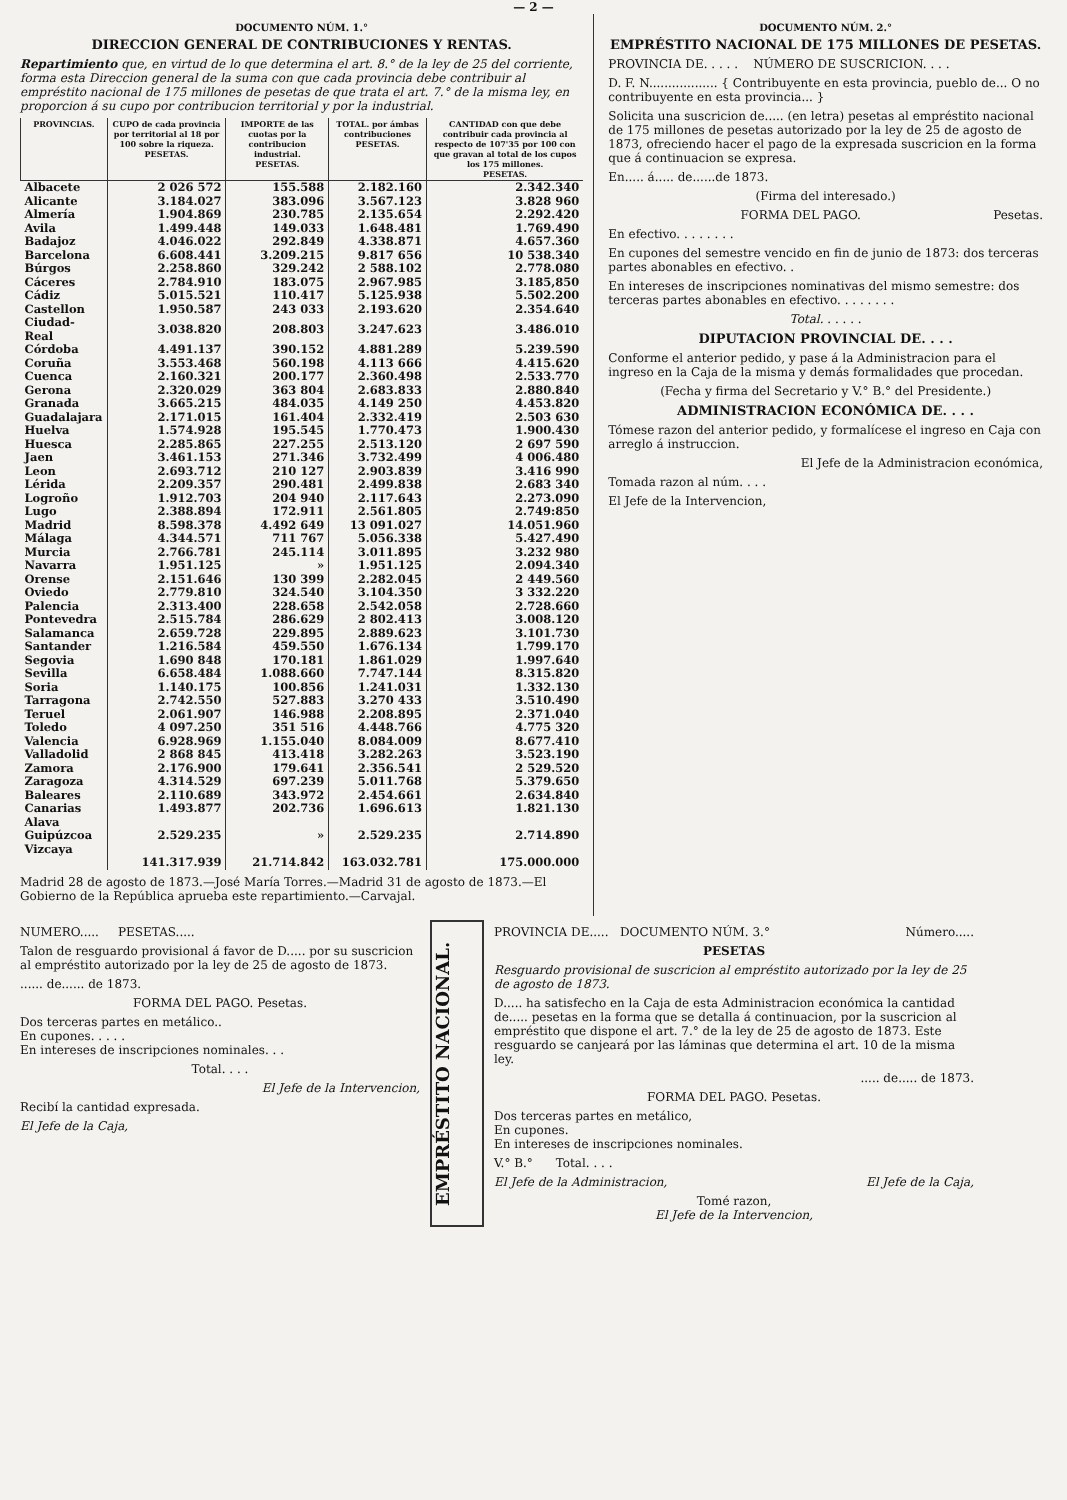— 2 —
DOCUMENTO NÚM. 1.°
DIRECCION GENERAL DE CONTRIBUCIONES Y RENTAS.
Repartimiento que, en virtud de lo que determina el art. 8.° de la ley de 25 del corriente, forma esta Direccion general de la suma con que cada provincia debe contribuir al empréstito nacional de 175 millones de pesetas de que trata el art. 7.° de la misma ley, en proporcion á su cupo por contribucion territorial y por la industrial.
| PROVINCIAS. | CUPO de cada provincia por territorial al 18 por 100 sobre la riqueza. PESETAS. | IMPORTE de las cuotas por la contribucion industrial. PESETAS. | TOTAL. por ámbas contribuciones PESETAS. | CANTIDAD con que debe contribuir cada provincia al respecto de 107'35 por 100 con que gravan al total de los cupos los 175 millones. PESETAS. |
| --- | --- | --- | --- | --- |
| Albacete | 2 026 572 | 155.588 | 2.182.160 | 2.342.340 |
| Alicante | 3.184.027 | 383.096 | 3.567.123 | 3.828 960 |
| Almería | 1.904.869 | 230.785 | 2.135.654 | 2.292.420 |
| Avila | 1.499.448 | 149.033 | 1.648.481 | 1.769.490 |
| Badajoz | 4.046.022 | 292.849 | 4.338.871 | 4.657.360 |
| Barcelona | 6.608.441 | 3.209.215 | 9.817 656 | 10 538.340 |
| Búrgos | 2.258.860 | 329.242 | 2 588.102 | 2.778.080 |
| Cáceres | 2.784.910 | 183.075 | 2.967.985 | 3.185,850 |
| Cádiz | 5.015.521 | 110.417 | 5.125.938 | 5.502.200 |
| Castellon | 1.950.587 | 243 033 | 2.193.620 | 2.354.640 |
| Ciudad-Real | 3.038.820 | 208.803 | 3.247.623 | 3.486.010 |
| Córdoba | 4.491.137 | 390.152 | 4.881.289 | 5.239.590 |
| Coruña | 3.553.468 | 560.198 | 4.113 666 | 4.415.620 |
| Cuenca | 2.160.321 | 200.177 | 2.360.498 | 2.533.770 |
| Gerona | 2.320.029 | 363 804 | 2.683.833 | 2.880.840 |
| Granada | 3.665.215 | 484.035 | 4.149 250 | 4.453.820 |
| Guadalajara | 2.171.015 | 161.404 | 2.332.419 | 2.503 630 |
| Huelva | 1.574.928 | 195.545 | 1.770.473 | 1.900.430 |
| Huesca | 2.285.865 | 227.255 | 2.513.120 | 2 697 590 |
| Jaen | 3.461.153 | 271.346 | 3.732.499 | 4 006.480 |
| Leon | 2.693.712 | 210 127 | 2.903.839 | 3.416 990 |
| Lérida | 2.209.357 | 290.481 | 2.499.838 | 2.683 340 |
| Logroño | 1.912.703 | 204 940 | 2.117.643 | 2.273.090 |
| Lugo | 2.388.894 | 172.911 | 2.561.805 | 2.749:850 |
| Madrid | 8.598.378 | 4.492 649 | 13 091.027 | 14.051.960 |
| Málaga | 4.344.571 | 711 767 | 5.056.338 | 5.427.490 |
| Murcia | 2.766.781 | 245.114 | 3.011.895 | 3.232 980 |
| Navarra | 1.951.125 | » | 1.951.125 | 2.094.340 |
| Orense | 2.151.646 | 130 399 | 2.282.045 | 2 449.560 |
| Oviedo | 2.779.810 | 324.540 | 3.104.350 | 3 332.220 |
| Palencia | 2.313.400 | 228.658 | 2.542.058 | 2.728.660 |
| Pontevedra | 2.515.784 | 286.629 | 2 802.413 | 3.008.120 |
| Salamanca | 2.659.728 | 229.895 | 2.889.623 | 3.101.730 |
| Santander | 1.216.584 | 459.550 | 1.676.134 | 1.799.170 |
| Segovia | 1.690 848 | 170.181 | 1.861.029 | 1.997.640 |
| Sevilla | 6.658.484 | 1.088.660 | 7.747.144 | 8.315.820 |
| Soria | 1.140.175 | 100.856 | 1.241.031 | 1.332.130 |
| Tarragona | 2.742.550 | 527.883 | 3.270 433 | 3.510.490 |
| Teruel | 2.061.907 | 146.988 | 2.208.895 | 2.371.040 |
| Toledo | 4 097.250 | 351 516 | 4.448.766 | 4.775 320 |
| Valencia | 6.928.969 | 1.155.040 | 8.084.009 | 8.677.410 |
| Valladolid | 2 868 845 | 413.418 | 3.282.263 | 3.523.190 |
| Zamora | 2.176.900 | 179.641 | 2.356.541 | 2 529.520 |
| Zaragoza | 4.314.529 | 697.239 | 5.011.768 | 5.379.650 |
| Baleares | 2.110.689 | 343.972 | 2.454.661 | 2.634.840 |
| Canarias | 1.493.877 | 202.736 | 1.696.613 | 1.821.130 |
| Alava Guipúzcoa Vizcaya | 2.529.235 | » | 2.529.235 | 2.714.890 |
| | 141.317.939 | 21.714.842 | 163.032.781 | 175.000.000 |
Madrid 28 de agosto de 1873.—José María Torres.—Madrid 31 de agosto de 1873.—El Gobierno de la República aprueba este repartimiento.—Carvajal.
DOCUMENTO NÚM. 2.°
EMPRÉSTITO NACIONAL DE 175 MILLONES DE PESETAS.
PROVINCIA DE. . . . . NÚMERO DE SUSCRICION. . . .
D. F. N.................. { Contribuyente en esta provincia, pueblo de... O no contribuyente en esta provincia... }
Solicita una suscricion de..... (en letra) pesetas al empréstito nacional de 175 millones de pesetas autorizado por la ley de 25 de agosto de 1873, ofreciendo hacer el pago de la expresada suscricion en la forma que á continuacion se expresa.
En..... á..... de......de 1873.
(Firma del interesado.)
FORMA DEL PAGO. Pesetas.
En efectivo. . . . . . . .
En cupones del semestre vencido en fin de junio de 1873: dos terceras partes abonables en efectivo. .
En intereses de inscripciones nominativas del mismo semestre: dos terceras partes abonables en efectivo. . . . . . . .
Total. . . . . .
DIPUTACION PROVINCIAL DE. . . .
Conforme el anterior pedido, y pase á la Administracion para el ingreso en la Caja de la misma y demás formalidades que procedan.
(Fecha y firma del Secretario y V.° B.° del Presidente.)
ADMINISTRACION ECONÓMICA DE. . . .
Tómese razon del anterior pedido, y formalícese el ingreso en Caja con arreglo á instruccion.
El Jefe de la Administracion económica,
Tomada razon al núm. . . .
El Jefe de la Intervencion,
NUMERO..... PESETAS.....
Talon de resguardo provisional á favor de D..... por su suscricion al empréstito autorizado por la ley de 25 de agosto de 1873.
...... de...... de 1873.
FORMA DEL PAGO. Pesetas.
Dos terceras partes en metálico..
En cupones. . . . .
En intereses de inscripciones nominales. . .
Total. . . .
El Jefe de la Intervencion,
Recibí la cantidad expresada.
El Jefe de la Caja,
EMPRÉSTITO NACIONAL.
PROVINCIA DE..... DOCUMENTO NÚM. 3.° Número.....
PESETAS
Resguardo provisional de suscricion al empréstito autorizado por la ley de 25 de agosto de 1873.
D..... ha satisfecho en la Caja de esta Administracion económica la cantidad de..... pesetas en la forma que se detalla á continuacion, por la suscricion al empréstito que dispone el art. 7.° de la ley de 25 de agosto de 1873. Este resguardo se canjeará por las láminas que determina el art. 10 de la misma ley.
..... de..... de 1873.
FORMA DEL PAGO. Pesetas.
Dos terceras partes en metálico,
En cupones.
En intereses de inscripciones nominales.
V.° B.° Total. . . .
El Jefe de la Administracion, El Jefe de la Caja,
Tomé razon,
El Jefe de la Intervencion,